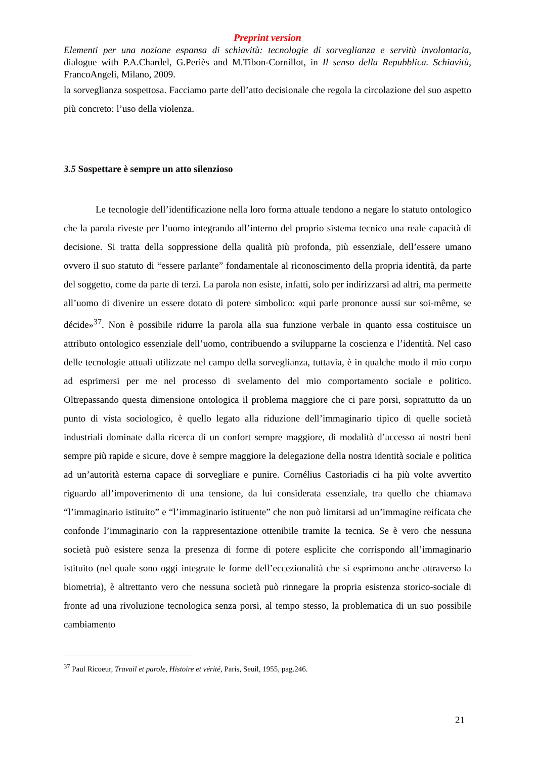Preprint version
Elementi per una nozione espansa di schiavitù: tecnologie di sorveglianza e servitù involontaria, dialogue with P.A.Chardel, G.Periès and M.Tibon-Cornillot, in Il senso della Repubblica. Schiavitù, FrancoAngeli, Milano, 2009.
la sorveglianza sospettosa. Facciamo parte dell’atto decisionale che regola la circolazione del suo aspetto più concreto: l’uso della violenza.
3.5 Sospettare è sempre un atto silenzioso
Le tecnologie dell’identificazione nella loro forma attuale tendono a negare lo statuto ontologico che la parola riveste per l’uomo integrando all’interno del proprio sistema tecnico una reale capacità di decisione. Si tratta della soppressione della qualità più profonda, più essenziale, dell’essere umano ovvero il suo statuto di “essere parlante” fondamentale al riconoscimento della propria identità, da parte del soggetto, come da parte di terzi. La parola non esiste, infatti, solo per indirizzarsi ad altri, ma permette all’uomo di divenire un essere dotato di potere simbolico: «qui parle prononce aussi sur soi-même, se décide»<sup>37</sup>. Non è possibile ridurre la parola alla sua funzione verbale in quanto essa costituisce un attributo ontologico essenziale dell’uomo, contribuendo a svilupparne la coscienza e l’identità. Nel caso delle tecnologie attuali utilizzate nel campo della sorveglianza, tuttavia, è in qualche modo il mio corpo ad esprimersi per me nel processo di svelamento del mio comportamento sociale e politico. Oltrepassando questa dimensione ontologica il problema maggiore che ci pare porsi, soprattutto da un punto di vista sociologico, è quello legato alla riduzione dell’immaginario tipico di quelle società industriali dominate dalla ricerca di un confort sempre maggiore, di modalità d’accesso ai nostri beni sempre più rapide e sicure, dove è sempre maggiore la delegazione della nostra identità sociale e politica ad un’autorità esterna capace di sorvegliare e punire. Cornélius Castoriadis ci ha più volte avvertito riguardo all’impoverimento di una tensione, da lui considerata essenziale, tra quello che chiamava “l’immaginario istituito” e “l’immaginario istituente” che non può limitarsi ad un’immagine reificata che confonde l’immaginario con la rappresentazione ottenibile tramite la tecnica. Se è vero che nessuna società può esistere senza la presenza di forme di potere esplicite che corrispondo all’immaginario istituito (nel quale sono oggi integrate le forme dell’eccezionalità che si esprimono anche attraverso la biometria), è altrettanto vero che nessuna società può rinnegare la propria esistenza storico-sociale di fronte ad una rivoluzione tecnologica senza porsi, al tempo stesso, la problematica di un suo possibile cambiamento
<sup>37</sup> Paul Ricoeur, Travail et parole, Histoire et vérité, Paris, Seuil, 1955, pag.246.
21